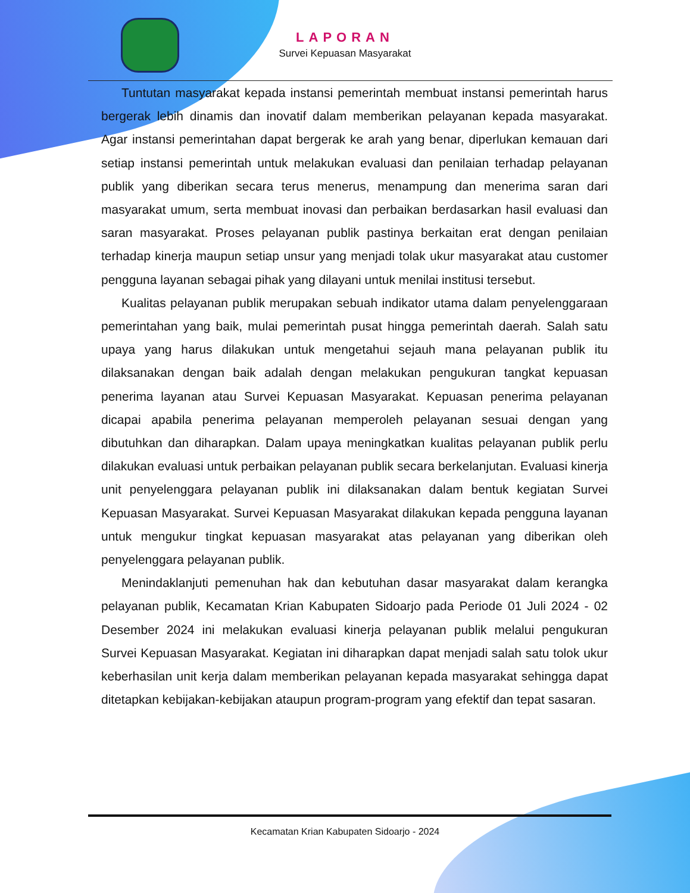LAPORAN
Survei Kepuasan Masyarakat
Tuntutan masyarakat kepada instansi pemerintah membuat instansi pemerintah harus bergerak lebih dinamis dan inovatif dalam memberikan pelayanan kepada masyarakat. Agar instansi pemerintahan dapat bergerak ke arah yang benar, diperlukan kemauan dari setiap instansi pemerintah untuk melakukan evaluasi dan penilaian terhadap pelayanan publik yang diberikan secara terus menerus, menampung dan menerima saran dari masyarakat umum, serta membuat inovasi dan perbaikan berdasarkan hasil evaluasi dan saran masyarakat. Proses pelayanan publik pastinya berkaitan erat dengan penilaian terhadap kinerja maupun setiap unsur yang menjadi tolak ukur masyarakat atau customer pengguna layanan sebagai pihak yang dilayani untuk menilai institusi tersebut.
Kualitas pelayanan publik merupakan sebuah indikator utama dalam penyelenggaraan pemerintahan yang baik, mulai pemerintah pusat hingga pemerintah daerah. Salah satu upaya yang harus dilakukan untuk mengetahui sejauh mana pelayanan publik itu dilaksanakan dengan baik adalah dengan melakukan pengukuran tangkat kepuasan penerima layanan atau Survei Kepuasan Masyarakat. Kepuasan penerima pelayanan dicapai apabila penerima pelayanan memperoleh pelayanan sesuai dengan yang dibutuhkan dan diharapkan. Dalam upaya meningkatkan kualitas pelayanan publik perlu dilakukan evaluasi untuk perbaikan pelayanan publik secara berkelanjutan. Evaluasi kinerja unit penyelenggara pelayanan publik ini dilaksanakan dalam bentuk kegiatan Survei Kepuasan Masyarakat. Survei Kepuasan Masyarakat dilakukan kepada pengguna layanan untuk mengukur tingkat kepuasan masyarakat atas pelayanan yang diberikan oleh penyelenggara pelayanan publik.
Menindaklanjuti pemenuhan hak dan kebutuhan dasar masyarakat dalam kerangka pelayanan publik, Kecamatan Krian Kabupaten Sidoarjo pada Periode 01 Juli 2024 - 02 Desember 2024 ini melakukan evaluasi kinerja pelayanan publik melalui pengukuran Survei Kepuasan Masyarakat. Kegiatan ini diharapkan dapat menjadi salah satu tolok ukur keberhasilan unit kerja dalam memberikan pelayanan kepada masyarakat sehingga dapat ditetapkan kebijakan-kebijakan ataupun program-program yang efektif dan tepat sasaran.
Kecamatan Krian Kabupaten Sidoarjo - 2024